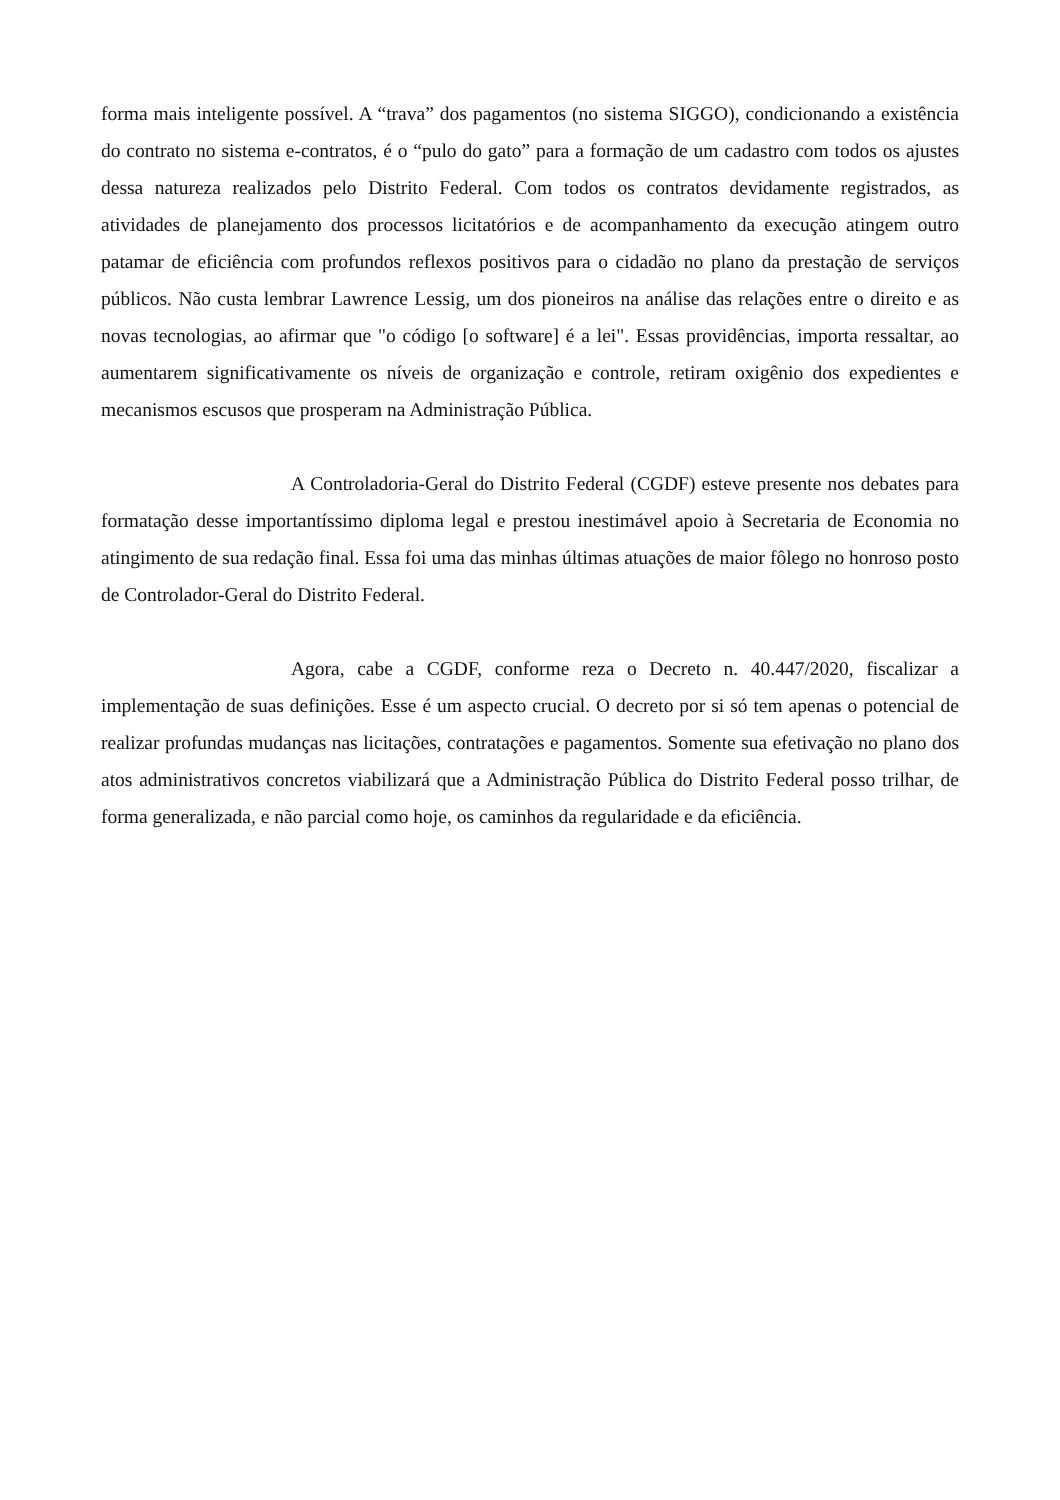forma mais inteligente possível. A “trava” dos pagamentos (no sistema SIGGO), condicionando a existência do contrato no sistema e-contratos, é o “pulo do gato” para a formação de um cadastro com todos os ajustes dessa natureza realizados pelo Distrito Federal. Com todos os contratos devidamente registrados, as atividades de planejamento dos processos licitatórios e de acompanhamento da execução atingem outro patamar de eficiência com profundos reflexos positivos para o cidadão no plano da prestação de serviços públicos. Não custa lembrar Lawrence Lessig, um dos pioneiros na análise das relações entre o direito e as novas tecnologias, ao afirmar que "o código [o software] é a lei". Essas providências, importa ressaltar, ao aumentarem significativamente os níveis de organização e controle, retiram oxigênio dos expedientes e mecanismos escusos que prosperam na Administração Pública.
A Controladoria-Geral do Distrito Federal (CGDF) esteve presente nos debates para formatação desse importantíssimo diploma legal e prestou inestimável apoio à Secretaria de Economia no atingimento de sua redação final. Essa foi uma das minhas últimas atuações de maior fôlego no honroso posto de Controlador-Geral do Distrito Federal.
Agora, cabe a CGDF, conforme reza o Decreto n. 40.447/2020, fiscalizar a implementação de suas definições. Esse é um aspecto crucial. O decreto por si só tem apenas o potencial de realizar profundas mudanças nas licitações, contratações e pagamentos. Somente sua efetivação no plano dos atos administrativos concretos viabilizará que a Administração Pública do Distrito Federal posso trilhar, de forma generalizada, e não parcial como hoje, os caminhos da regularidade e da eficiência.